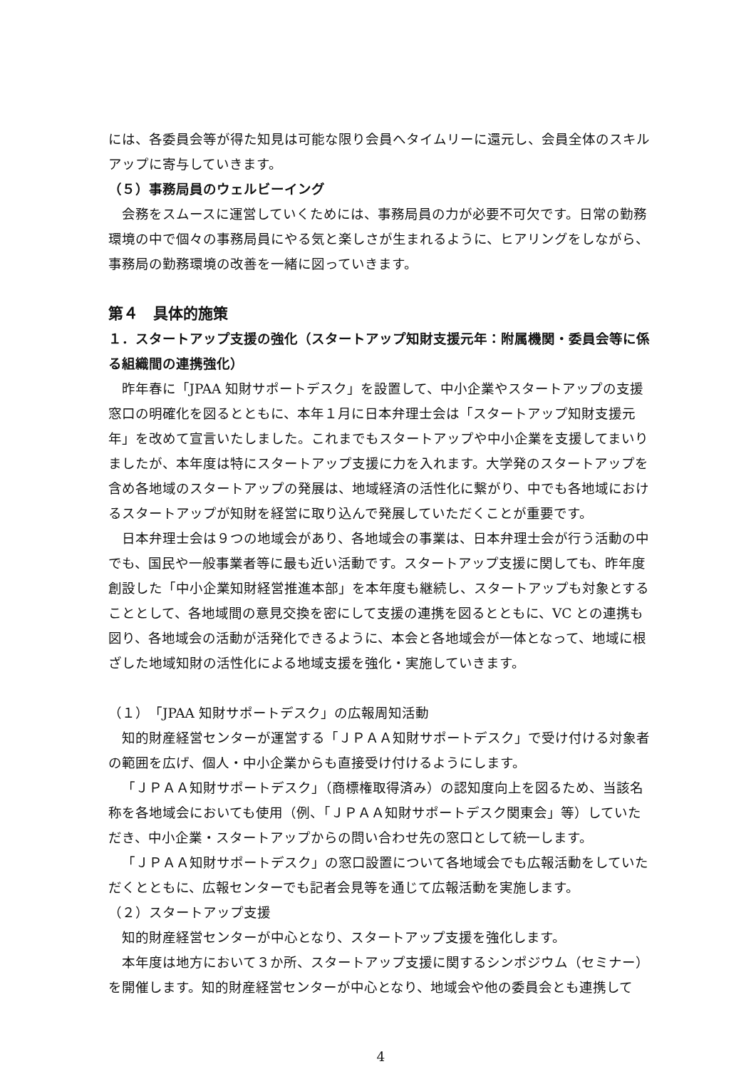には、各委員会等が得た知見は可能な限り会員へタイムリーに還元し、会員全体のスキルアップに寄与していきます。
（５）事務局員のウェルビーイング
会務をスムースに運営していくためには、事務局員の力が必要不可欠です。日常の勤務環境の中で個々の事務局員にやる気と楽しさが生まれるように、ヒアリングをしながら、事務局の勤務環境の改善を一緒に図っていきます。
第４　具体的施策
１．スタートアップ支援の強化（スタートアップ知財支援元年：附属機関・委員会等に係る組織間の連携強化）
昨年春に「JPAA 知財サポートデスク」を設置して、中小企業やスタートアップの支援窓口の明確化を図るとともに、本年１月に日本弁理士会は「スタートアップ知財支援元年」を改めて宣言いたしました。これまでもスタートアップや中小企業を支援してまいりましたが、本年度は特にスタートアップ支援に力を入れます。大学発のスタートアップを含め各地域のスタートアップの発展は、地域経済の活性化に繋がり、中でも各地域におけるスタートアップが知財を経営に取り込んで発展していただくことが重要です。
日本弁理士会は９つの地域会があり、各地域会の事業は、日本弁理士会が行う活動の中でも、国民や一般事業者等に最も近い活動です。スタートアップ支援に関しても、昨年度創設した「中小企業知財経営推進本部」を本年度も継続し、スタートアップも対象とすることとして、各地域間の意見交換を密にして支援の連携を図るとともに、VC との連携も図り、各地域会の活動が活発化できるように、本会と各地域会が一体となって、地域に根ざした地域知財の活性化による地域支援を強化・実施していきます。
（１）「JPAA 知財サポートデスク」の広報周知活動
知的財産経営センターが運営する「ＪＰＡＡ知財サポートデスク」で受け付ける対象者の範囲を広げ、個人・中小企業からも直接受け付けるようにします。
「ＪＰＡＡ知財サポートデスク」（商標権取得済み）の認知度向上を図るため、当該名称を各地域会においても使用（例、「ＪＰＡＡ知財サポートデスク関東会」等）していただき、中小企業・スタートアップからの問い合わせ先の窓口として統一します。
「ＪＰＡＡ知財サポートデスク」の窓口設置について各地域会でも広報活動をしていただくとともに、広報センターでも記者会見等を通じて広報活動を実施します。
（２）スタートアップ支援
知的財産経営センターが中心となり、スタートアップ支援を強化します。
本年度は地方において３か所、スタートアップ支援に関するシンポジウム（セミナー）を開催します。知的財産経営センターが中心となり、地域会や他の委員会とも連携して
4